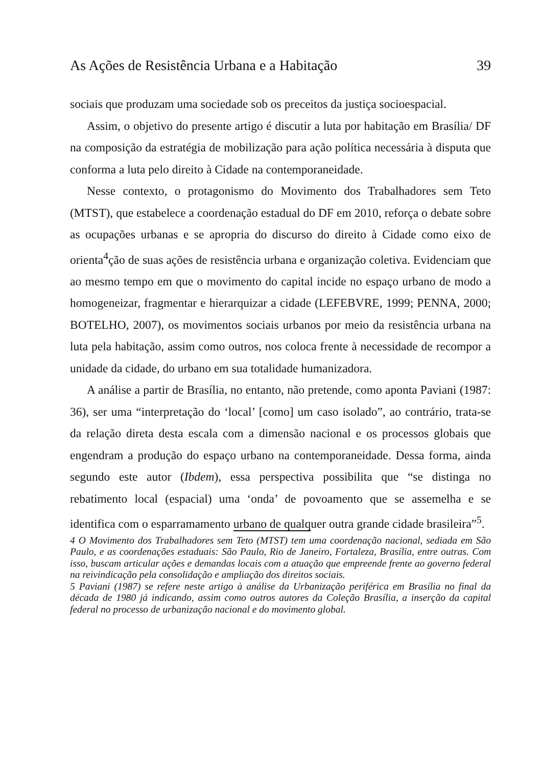As Ações de Resistência Urbana e a Habitação 39
sociais que produzam uma sociedade sob os preceitos da justiça socioespacial.
Assim, o objetivo do presente artigo é discutir a luta por habitação em Brasília/ DF na composição da estratégia de mobilização para ação política necessária à disputa que conforma a luta pelo direito à Cidade na contemporaneidade.
Nesse contexto, o protagonismo do Movimento dos Trabalhadores sem Teto (MTST), que estabelece a coordenação estadual do DF em 2010, reforça o debate sobre as ocupações urbanas e se apropria do discurso do direito à Cidade como eixo de orienta<sup>4</sup>ção de suas ações de resistência urbana e organização coletiva. Evidenciam que ao mesmo tempo em que o movimento do capital incide no espaço urbano de modo a homogeneizar, fragmentar e hierarquizar a cidade (LEFEBVRE, 1999; PENNA, 2000; BOTELHO, 2007), os movimentos sociais urbanos por meio da resistência urbana na luta pela habitação, assim como outros, nos coloca frente à necessidade de recompor a unidade da cidade, do urbano em sua totalidade humanizadora.
A análise a partir de Brasília, no entanto, não pretende, como aponta Paviani (1987: 36), ser uma “interpretação do ‘local’ [como] um caso isolado”, ao contrário, trata-se da relação direta desta escala com a dimensão nacional e os processos globais que engendram a produção do espaço urbano na contemporaneidade. Dessa forma, ainda segundo este autor (Ibdem), essa perspectiva possibilita que “se distinga no rebatimento local (espacial) uma ‘onda’ de povoamento que se assemelha e se identifica com o esparramamento urbano de qualquer outra grande cidade brasileira”<sup>5</sup>.
4 O Movimento dos Trabalhadores sem Teto (MTST) tem uma coordenação nacional, sediada em São Paulo, e as coordenações estaduais: São Paulo, Rio de Janeiro, Fortaleza, Brasília, entre outras. Com isso, buscam articular ações e demandas locais com a atuação que empreende frente ao governo federal na reivindicação pela consolidação e ampliação dos direitos sociais.
5 Paviani (1987) se refere neste artigo à análise da Urbanização periférica em Brasília no final da década de 1980 já indicando, assim como outros autores da Coleção Brasília, a inserção da capital federal no processo de urbanização nacional e do movimento global.